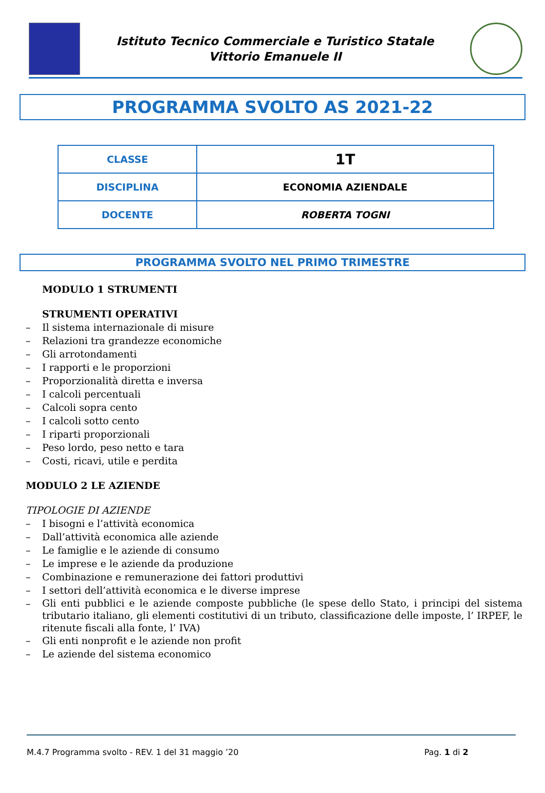Istituto Tecnico Commerciale e Turistico Statale
Vittorio Emanuele II
PROGRAMMA SVOLTO AS 2021-22
| CLASSE | 1T |
| DISCIPLINA | ECONOMIA AZIENDALE |
| DOCENTE | ROBERTA TOGNI |
PROGRAMMA SVOLTO NEL PRIMO TRIMESTRE
MODULO 1 STRUMENTI
STRUMENTI OPERATIVI
– Il sistema internazionale di misure
– Relazioni tra grandezze economiche
– Gli arrotondamenti
– I rapporti e le proporzioni
– Proporzionalità diretta e inversa
– I calcoli percentuali
– Calcoli sopra cento
– I calcoli sotto cento
– I riparti proporzionali
– Peso lordo, peso netto e tara
– Costi, ricavi, utile e perdita
MODULO 2 LE AZIENDE
TIPOLOGIE DI AZIENDE
– I bisogni e l’attività economica
– Dall’attività economica alle aziende
– Le famiglie e le aziende di consumo
– Le imprese e le aziende da produzione
– Combinazione e remunerazione dei fattori produttivi
– I settori dell’attività economica e le diverse imprese
– Gli enti pubblici e le aziende composte pubbliche (le spese dello Stato, i principi del sistema tributario italiano, gli elementi costitutivi di un tributo, classificazione delle imposte, l’ IRPEF, le ritenute fiscali alla fonte, l’ IVA)
– Gli enti nonprofit e le aziende non profit
– Le aziende del sistema economico
M.4.7 Programma svolto - REV. 1 del 31 maggio ’20 Pag. 1 di 2